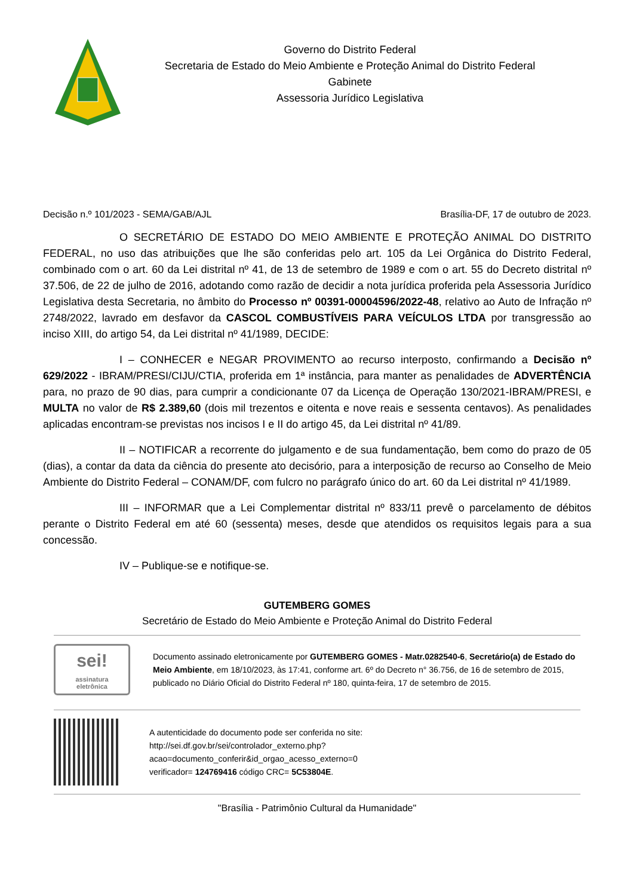Governo do Distrito Federal
Secretaria de Estado do Meio Ambiente e Proteção Animal do Distrito Federal
Gabinete
Assessoria Jurídico Legislativa
Decisão n.º 101/2023 - SEMA/GAB/AJL Brasília-DF, 17 de outubro de 2023.
O SECRETÁRIO DE ESTADO DO MEIO AMBIENTE E PROTEÇÃO ANIMAL DO DISTRITO FEDERAL, no uso das atribuições que lhe são conferidas pelo art. 105 da Lei Orgânica do Distrito Federal, combinado com o art. 60 da Lei distrital nº 41, de 13 de setembro de 1989 e com o art. 55 do Decreto distrital nº 37.506, de 22 de julho de 2016, adotando como razão de decidir a nota jurídica proferida pela Assessoria Jurídico Legislativa desta Secretaria, no âmbito do Processo nº 00391-00004596/2022-48, relativo ao Auto de Infração nº 2748/2022, lavrado em desfavor da CASCOL COMBUSTÍVEIS PARA VEÍCULOS LTDA por transgressão ao inciso XIII, do artigo 54, da Lei distrital nº 41/1989, DECIDE:
I – CONHECER e NEGAR PROVIMENTO ao recurso interposto, confirmando a Decisão nº 629/2022 - IBRAM/PRESI/CIJU/CTIA, proferida em 1ª instância, para manter as penalidades de ADVERTÊNCIA para, no prazo de 90 dias, para cumprir a condicionante 07 da Licença de Operação 130/2021-IBRAM/PRESI, e MULTA no valor de R$ 2.389,60 (dois mil trezentos e oitenta e nove reais e sessenta centavos). As penalidades aplicadas encontram-se previstas nos incisos I e II do artigo 45, da Lei distrital nº 41/89.
II – NOTIFICAR a recorrente do julgamento e de sua fundamentação, bem como do prazo de 05 (dias), a contar da data da ciência do presente ato decisório, para a interposição de recurso ao Conselho de Meio Ambiente do Distrito Federal – CONAM/DF, com fulcro no parágrafo único do art. 60 da Lei distrital nº 41/1989.
III – INFORMAR que a Lei Complementar distrital nº 833/11 prevê o parcelamento de débitos perante o Distrito Federal em até 60 (sessenta) meses, desde que atendidos os requisitos legais para a sua concessão.
IV – Publique-se e notifique-se.
GUTEMBERG GOMES
Secretário de Estado do Meio Ambiente e Proteção Animal do Distrito Federal
sei!
assinatura
eletrônica
Documento assinado eletronicamente por GUTEMBERG GOMES - Matr.0282540-6, Secretário(a) de Estado do Meio Ambiente, em 18/10/2023, às 17:41, conforme art. 6º do Decreto n° 36.756, de 16 de setembro de 2015, publicado no Diário Oficial do Distrito Federal nº 180, quinta-feira, 17 de setembro de 2015.
A autenticidade do documento pode ser conferida no site:
http://sei.df.gov.br/sei/controlador_externo.php?
acao=documento_conferir&id_orgao_acesso_externo=0
verificador= 124769416 código CRC= 5C53804E.
"Brasília - Patrimônio Cultural da Humanidade"